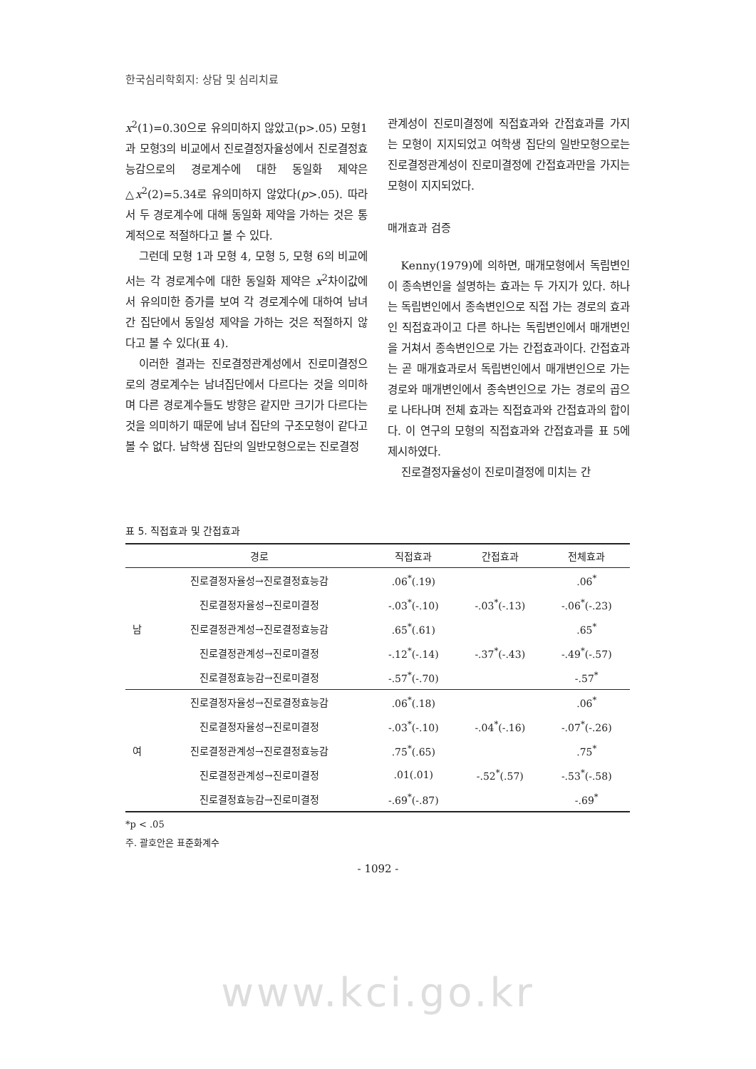한국심리학회지: 상담 및 심리치료
x<sup>2</sup>(1)=0.30으로 유의미하지 않았고(p>.05) 모형1과 모형3의 비교에서 진로결정자율성에서 진로결정효능감으로의 경로계수에 대한 동일화 제약은 △x<sup>2</sup>(2)=5.34로 유의미하지 않았다(p>.05). 따라서 두 경로계수에 대해 동일화 제약을 가하는 것은 통계적으로 적절하다고 볼 수 있다.
그런데 모형 1과 모형 4, 모형 5, 모형 6의 비교에서는 각 경로계수에 대한 동일화 제약은 x<sup>2</sup>차이값에서 유의미한 증가를 보여 각 경로계수에 대하여 남녀 간 집단에서 동일성 제약을 가하는 것은 적절하지 않다고 볼 수 있다(표 4).
이러한 결과는 진로결정관계성에서 진로미결정으로의 경로계수는 남녀집단에서 다르다는 것을 의미하며 다른 경로계수들도 방향은 같지만 크기가 다르다는 것을 의미하기 때문에 남녀 집단의 구조모형이 같다고 볼 수 없다. 남학생 집단의 일반모형으로는 진로결정
관계성이 진로미결정에 직접효과와 간접효과를 가지는 모형이 지지되었고 여학생 집단의 일반모형으로는 진로결정관계성이 진로미결정에 간접효과만을 가지는 모형이 지지되었다.
매개효과 검증
Kenny(1979)에 의하면, 매개모형에서 독립변인이 종속변인을 설명하는 효과는 두 가지가 있다. 하나는 독립변인에서 종속변인으로 직접 가는 경로의 효과인 직접효과이고 다른 하나는 독립변인에서 매개변인을 거쳐서 종속변인으로 가는 간접효과이다. 간접효과는 곧 매개효과로서 독립변인에서 매개변인으로 가는 경로와 매개변인에서 종속변인으로 가는 경로의 곱으로 나타나며 전체 효과는 직접효과와 간접효과의 합이다. 이 연구의 모형의 직접효과와 간접효과를 표 5에 제시하였다.
진로결정자율성이 진로미결정에 미치는 간
표 5. 직접효과 및 간접효과
| | 경로 | 직접효과 | 간접효과 | 전체효과 |
| --- | --- | --- | --- | --- |
| 남 | 진로결정자율성→진로결정효능감 | .06<sup>*</sup>(.19) | | .06<sup>*</sup> |
| | 진로결정자율성→진로미결정 | -.03<sup>*</sup>(-.10) | -.03<sup>*</sup>(-.13) | -.06<sup>*</sup>(-.23) |
| | 진로결정관계성→진로결정효능감 | .65<sup>*</sup>(.61) | | .65<sup>*</sup> |
| | 진로결정관계성→진로미결정 | -.12<sup>*</sup>(-.14) | -.37<sup>*</sup>(-.43) | -.49<sup>*</sup>(-.57) |
| | 진로결정효능감→진로미결정 | -.57<sup>*</sup>(-.70) | | -.57<sup>*</sup> |
| 여 | 진로결정자율성→진로결정효능감 | .06<sup>*</sup>(.18) | | .06<sup>*</sup> |
| | 진로결정자율성→진로미결정 | -.03<sup>*</sup>(-.10) | -.04<sup>*</sup>(-.16) | -.07<sup>*</sup>(-.26) |
| | 진로결정관계성→진로결정효능감 | .75<sup>*</sup>(.65) | | .75<sup>*</sup> |
| | 진로결정관계성→진로미결정 | .01(.01) | -.52<sup>*</sup>(.57) | -.53<sup>*</sup>(-.58) |
| | 진로결정효능감→진로미결정 | -.69<sup>*</sup>(-.87) | | -.69<sup>*</sup> |
*p < .05
주. 괄호안은 표준화계수
- 1092 -
www.kci.go.kr